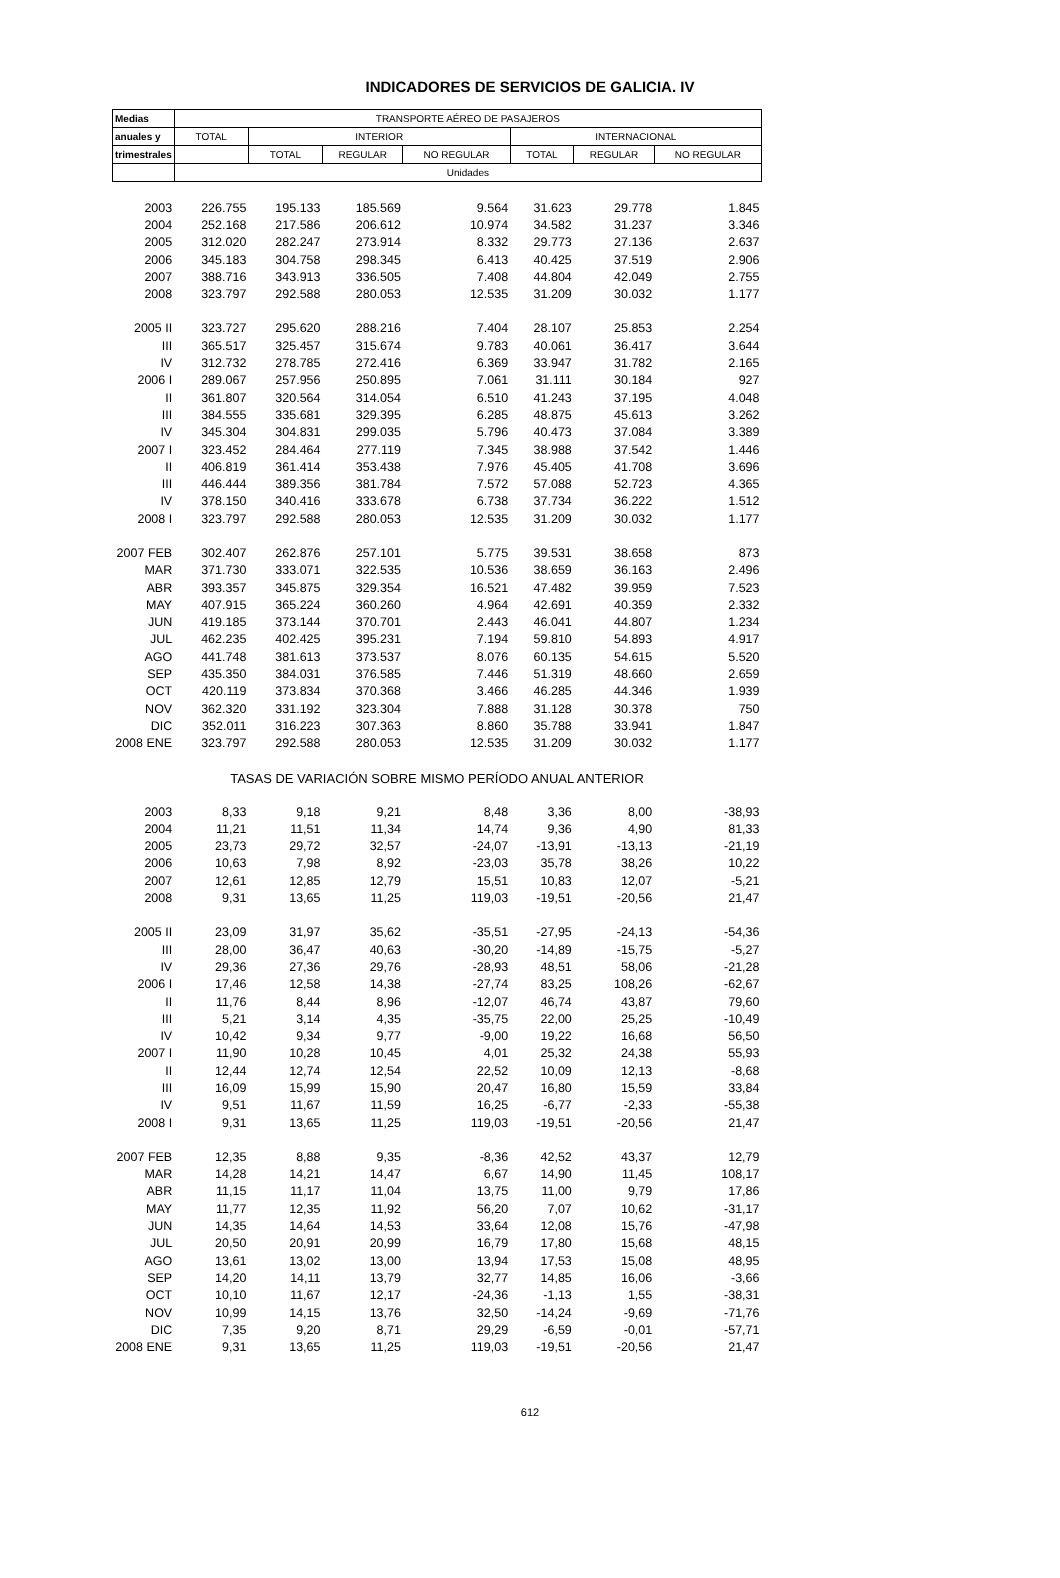INDICADORES DE SERVICIOS DE GALICIA. IV
| Medias | TRANSPORTE AÉREO DE PASAJEROS | | | | | | |
| --- | --- | --- | --- | --- | --- | --- | --- |
| anuales y | TOTAL | INTERIOR | | | INTERNACIONAL | | |
| trimestrales | | TOTAL | REGULAR | NO REGULAR | TOTAL | REGULAR | NO REGULAR |
| | Unidades | | | | | | |
| 2003 | 226.755 | 195.133 | 185.569 | 9.564 | 31.623 | 29.778 | 1.845 |
| 2004 | 252.168 | 217.586 | 206.612 | 10.974 | 34.582 | 31.237 | 3.346 |
| 2005 | 312.020 | 282.247 | 273.914 | 8.332 | 29.773 | 27.136 | 2.637 |
| 2006 | 345.183 | 304.758 | 298.345 | 6.413 | 40.425 | 37.519 | 2.906 |
| 2007 | 388.716 | 343.913 | 336.505 | 7.408 | 44.804 | 42.049 | 2.755 |
| 2008 | 323.797 | 292.588 | 280.053 | 12.535 | 31.209 | 30.032 | 1.177 |
| 2005 II | 323.727 | 295.620 | 288.216 | 7.404 | 28.107 | 25.853 | 2.254 |
| III | 365.517 | 325.457 | 315.674 | 9.783 | 40.061 | 36.417 | 3.644 |
| IV | 312.732 | 278.785 | 272.416 | 6.369 | 33.947 | 31.782 | 2.165 |
| 2006 I | 289.067 | 257.956 | 250.895 | 7.061 | 31.111 | 30.184 | 927 |
| II | 361.807 | 320.564 | 314.054 | 6.510 | 41.243 | 37.195 | 4.048 |
| III | 384.555 | 335.681 | 329.395 | 6.285 | 48.875 | 45.613 | 3.262 |
| IV | 345.304 | 304.831 | 299.035 | 5.796 | 40.473 | 37.084 | 3.389 |
| 2007 I | 323.452 | 284.464 | 277.119 | 7.345 | 38.988 | 37.542 | 1.446 |
| II | 406.819 | 361.414 | 353.438 | 7.976 | 45.405 | 41.708 | 3.696 |
| III | 446.444 | 389.356 | 381.784 | 7.572 | 57.088 | 52.723 | 4.365 |
| IV | 378.150 | 340.416 | 333.678 | 6.738 | 37.734 | 36.222 | 1.512 |
| 2008 I | 323.797 | 292.588 | 280.053 | 12.535 | 31.209 | 30.032 | 1.177 |
| 2007 FEB | 302.407 | 262.876 | 257.101 | 5.775 | 39.531 | 38.658 | 873 |
| MAR | 371.730 | 333.071 | 322.535 | 10.536 | 38.659 | 36.163 | 2.496 |
| ABR | 393.357 | 345.875 | 329.354 | 16.521 | 47.482 | 39.959 | 7.523 |
| MAY | 407.915 | 365.224 | 360.260 | 4.964 | 42.691 | 40.359 | 2.332 |
| JUN | 419.185 | 373.144 | 370.701 | 2.443 | 46.041 | 44.807 | 1.234 |
| JUL | 462.235 | 402.425 | 395.231 | 7.194 | 59.810 | 54.893 | 4.917 |
| AGO | 441.748 | 381.613 | 373.537 | 8.076 | 60.135 | 54.615 | 5.520 |
| SEP | 435.350 | 384.031 | 376.585 | 7.446 | 51.319 | 48.660 | 2.659 |
| OCT | 420.119 | 373.834 | 370.368 | 3.466 | 46.285 | 44.346 | 1.939 |
| NOV | 362.320 | 331.192 | 323.304 | 7.888 | 31.128 | 30.378 | 750 |
| DIC | 352.011 | 316.223 | 307.363 | 8.860 | 35.788 | 33.941 | 1.847 |
| 2008 ENE | 323.797 | 292.588 | 280.053 | 12.535 | 31.209 | 30.032 | 1.177 |
| TASAS DE VARIACIÓN SOBRE MISMO PERÍODO ANUAL ANTERIOR | | | | | | | |
| 2003 | 8,33 | 9,18 | 9,21 | 8,48 | 3,36 | 8,00 | -38,93 |
| 2004 | 11,21 | 11,51 | 11,34 | 14,74 | 9,36 | 4,90 | 81,33 |
| 2005 | 23,73 | 29,72 | 32,57 | -24,07 | -13,91 | -13,13 | -21,19 |
| 2006 | 10,63 | 7,98 | 8,92 | -23,03 | 35,78 | 38,26 | 10,22 |
| 2007 | 12,61 | 12,85 | 12,79 | 15,51 | 10,83 | 12,07 | -5,21 |
| 2008 | 9,31 | 13,65 | 11,25 | 119,03 | -19,51 | -20,56 | 21,47 |
| 2005 II | 23,09 | 31,97 | 35,62 | -35,51 | -27,95 | -24,13 | -54,36 |
| III | 28,00 | 36,47 | 40,63 | -30,20 | -14,89 | -15,75 | -5,27 |
| IV | 29,36 | 27,36 | 29,76 | -28,93 | 48,51 | 58,06 | -21,28 |
| 2006 I | 17,46 | 12,58 | 14,38 | -27,74 | 83,25 | 108,26 | -62,67 |
| II | 11,76 | 8,44 | 8,96 | -12,07 | 46,74 | 43,87 | 79,60 |
| III | 5,21 | 3,14 | 4,35 | -35,75 | 22,00 | 25,25 | -10,49 |
| IV | 10,42 | 9,34 | 9,77 | -9,00 | 19,22 | 16,68 | 56,50 |
| 2007 I | 11,90 | 10,28 | 10,45 | 4,01 | 25,32 | 24,38 | 55,93 |
| II | 12,44 | 12,74 | 12,54 | 22,52 | 10,09 | 12,13 | -8,68 |
| III | 16,09 | 15,99 | 15,90 | 20,47 | 16,80 | 15,59 | 33,84 |
| IV | 9,51 | 11,67 | 11,59 | 16,25 | -6,77 | -2,33 | -55,38 |
| 2008 I | 9,31 | 13,65 | 11,25 | 119,03 | -19,51 | -20,56 | 21,47 |
| 2007 FEB | 12,35 | 8,88 | 9,35 | -8,36 | 42,52 | 43,37 | 12,79 |
| MAR | 14,28 | 14,21 | 14,47 | 6,67 | 14,90 | 11,45 | 108,17 |
| ABR | 11,15 | 11,17 | 11,04 | 13,75 | 11,00 | 9,79 | 17,86 |
| MAY | 11,77 | 12,35 | 11,92 | 56,20 | 7,07 | 10,62 | -31,17 |
| JUN | 14,35 | 14,64 | 14,53 | 33,64 | 12,08 | 15,76 | -47,98 |
| JUL | 20,50 | 20,91 | 20,99 | 16,79 | 17,80 | 15,68 | 48,15 |
| AGO | 13,61 | 13,02 | 13,00 | 13,94 | 17,53 | 15,08 | 48,95 |
| SEP | 14,20 | 14,11 | 13,79 | 32,77 | 14,85 | 16,06 | -3,66 |
| OCT | 10,10 | 11,67 | 12,17 | -24,36 | -1,13 | 1,55 | -38,31 |
| NOV | 10,99 | 14,15 | 13,76 | 32,50 | -14,24 | -9,69 | -71,76 |
| DIC | 7,35 | 9,20 | 8,71 | 29,29 | -6,59 | -0,01 | -57,71 |
| 2008 ENE | 9,31 | 13,65 | 11,25 | 119,03 | -19,51 | -20,56 | 21,47 |
612